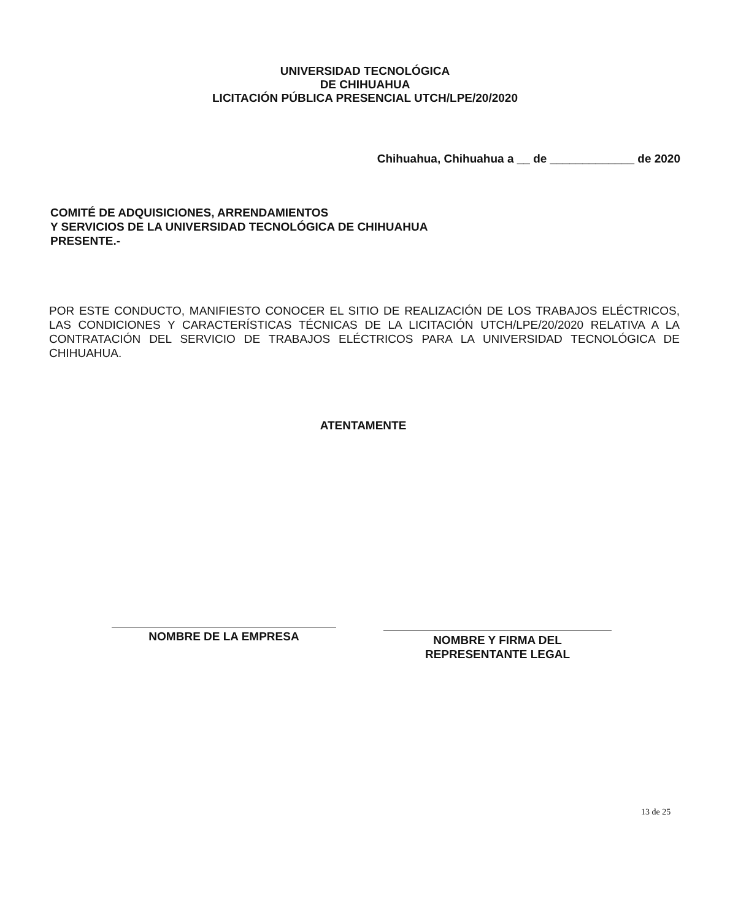UNIVERSIDAD TECNOLÓGICA
DE CHIHUAHUA
LICITACIÓN PÚBLICA PRESENCIAL UTCH/LPE/20/2020
Chihuahua, Chihuahua a __ de _____________ de 2020
COMITÉ DE ADQUISICIONES, ARRENDAMIENTOS
Y SERVICIOS DE LA UNIVERSIDAD TECNOLÓGICA DE CHIHUAHUA
PRESENTE.-
POR ESTE CONDUCTO, MANIFIESTO CONOCER EL SITIO DE REALIZACIÓN DE LOS TRABAJOS ELÉCTRICOS, LAS CONDICIONES Y CARACTERÍSTICAS TÉCNICAS DE LA LICITACIÓN UTCH/LPE/20/2020 RELATIVA A LA CONTRATACIÓN DEL SERVICIO DE TRABAJOS ELÉCTRICOS PARA LA UNIVERSIDAD TECNOLÓGICA DE CHIHUAHUA.
ATENTAMENTE
NOMBRE DE LA EMPRESA
NOMBRE Y FIRMA DEL
REPRESENTANTE LEGAL
13 de 25